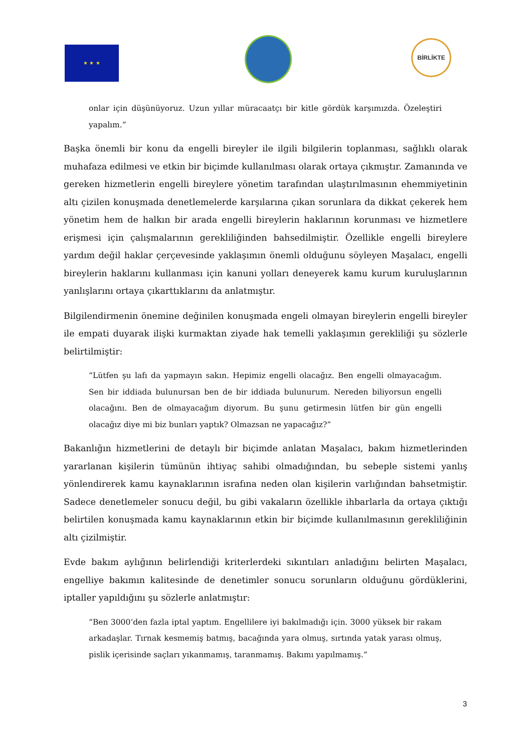★ ★ ★
BİRLİKTE
onlar için düşünüyoruz. Uzun yıllar müracaatçı bir kitle gördük karşımızda. Özeleştiri yapalım.”
Başka önemli bir konu da engelli bireyler ile ilgili bilgilerin toplanması, sağlıklı olarak muhafaza edilmesi ve etkin bir biçimde kullanılması olarak ortaya çıkmıştır. Zamanında ve gereken hizmetlerin engelli bireylere yönetim tarafından ulaştırılmasının ehemmiyetinin altı çizilen konuşmada denetlemelerde karşılarına çıkan sorunlara da dikkat çekerek hem yönetim hem de halkın bir arada engelli bireylerin haklarının korunması ve hizmetlere erişmesi için çalışmalarının gerekliliğinden bahsedilmiştir. Özellikle engelli bireylere yardım değil haklar çerçevesinde yaklaşımın önemli olduğunu söyleyen Maşalacı, engelli bireylerin haklarını kullanması için kanuni yolları deneyerek kamu kurum kuruluşlarının yanlışlarını ortaya çıkarttıklarını da anlatmıştır.
Bilgilendirmenin önemine değinilen konuşmada engeli olmayan bireylerin engelli bireyler ile empati duyarak ilişki kurmaktan ziyade hak temelli yaklaşımın gerekliliği şu sözlerle belirtilmiştir:
“Lütfen şu lafı da yapmayın sakın. Hepimiz engelli olacağız. Ben engelli olmayacağım. Sen bir iddiada bulunursan ben de bir iddiada bulunurum. Nereden biliyorsun engelli olacağını. Ben de olmayacağım diyorum. Bu şunu getirmesin lütfen bir gün engelli olacağız diye mi biz bunları yaptık? Olmazsan ne yapacağız?”
Bakanlığın hizmetlerini de detaylı bir biçimde anlatan Maşalacı, bakım hizmetlerinden yararlanan kişilerin tümünün ihtiyaç sahibi olmadığından, bu sebeple sistemi yanlış yönlendirerek kamu kaynaklarının israfına neden olan kişilerin varlığından bahsetmiştir. Sadece denetlemeler sonucu değil, bu gibi vakaların özellikle ihbarlarla da ortaya çıktığı belirtilen konuşmada kamu kaynaklarının etkin bir biçimde kullanılmasının gerekliliğinin altı çizilmiştir.
Evde bakım aylığının belirlendiği kriterlerdeki sıkıntıları anladığını belirten Maşalacı, engelliye bakımın kalitesinde de denetimler sonucu sorunların olduğunu gördüklerini, iptaller yapıldığını şu sözlerle anlatmıştır:
“Ben 3000’den fazla iptal yaptım. Engellilere iyi bakılmadığı için. 3000 yüksek bir rakam arkadaşlar. Tırnak kesmemiş batmış, bacağında yara olmuş, sırtında yatak yarası olmuş, pislik içerisinde saçları yıkanmamış, taranmamış. Bakımı yapılmamış.”
3